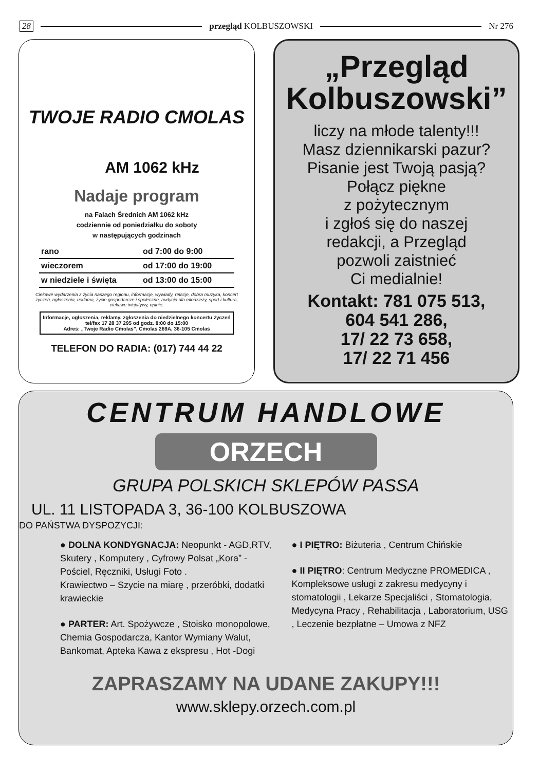28 przegląd KOLBUSZOWSKI Nr 276
TWOJE RADIO CMOLAS
AM 1062 kHz
Nadaje program
na Falach Średnich AM 1062 kHz
codziennie od poniedziałku do soboty
w następujących godzinach
| rano | od 7:00 do 9:00 |
| wieczorem | od 17:00 do 19:00 |
| w niedziele i święta | od 13:00 do 15:00 |
Ciekawe wydarzenia z życia naszego regionu, informacje, wywiady, relacje, dobra muzyka, koncert życzeń, ogłoszenia, reklama, życie gospodarcze i społeczne, audycja dla młodzieży, sport i kultura, ciekawe inicjatywy, opinie.
Informacje, ogłoszenia, reklamy, zgłoszenia do niedzielnego koncertu życzeń
tel/fax 17 28 37 295 od godz. 8:00 do 15:00
Adres: „Twoje Radio Cmolas", Cmolas 269A, 36-105 Cmolas
TELEFON DO RADIA: (017) 744 44 22
„Przegląd
Kolbuszowski”
liczy na młode talenty!!!
Masz dziennikarski pazur?
Pisanie jest Twoją pasją?
Połącz piękne
z pożytecznym
i zgłoś się do naszej
redakcji, a Przegląd
pozwoli zaistnieć
Ci medialnie!
Kontakt: 781 075 513,
604 541 286,
17/ 22 73 658,
17/ 22 71 456
CENTRUM HANDLOWE
ORZECH
GRUPA POLSKICH SKLEPÓW PASSA
UL. 11 LISTOPADA 3, 36-100 KOLBUSZOWA
DO PAŃSTWA DYSPOZYCJI:
● DOLNA KONDYGNACJA: Neopunkt - AGD,RTV, Skutery , Komputery , Cyfrowy Polsat „Kora” - Pościel, Ręczniki, Usługi Foto .
Krawiectwo – Szycie na miarę , przeróbki, dodatki krawieckie
● PARTER: Art. Spożywcze , Stoisko monopolowe, Chemia Gospodarcza, Kantor Wymiany Walut, Bankomat, Apteka Kawa z ekspresu , Hot -Dogi
● I PIĘTRO: Biżuteria , Centrum Chińskie
● II PIĘTRO: Centrum Medyczne PROMEDICA , Kompleksowe usługi z zakresu medycyny i stomatologii , Lekarze Specjaliści , Stomatologia, Medycyna Pracy , Rehabilitacja , Laboratorium, USG , Leczenie bezpłatne – Umowa z NFZ
ZAPRASZAMY NA UDANE ZAKUPY!!!
www.sklepy.orzech.com.pl